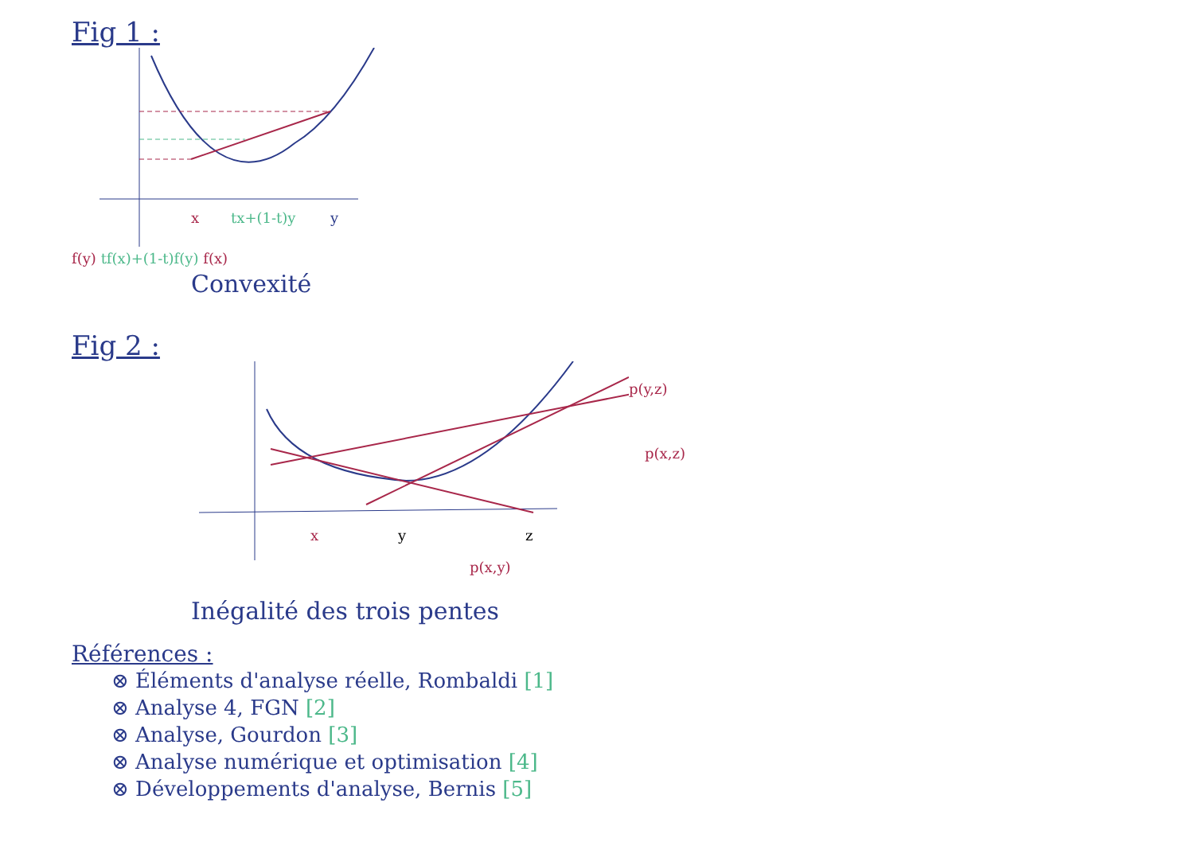Fig 1 :
x
tx+(1-t)y
y
f(y) tf(x)+(1-t)f(y) f(x)
Convexité
Fig 2 :
x
y
z
p(x,y)
p(y,z)
p(x,z)
Inégalité des trois pentes
Références :
⊗ Éléments d'analyse réelle, Rombaldi [1]
⊗ Analyse 4, FGN [2]
⊗ Analyse, Gourdon [3]
⊗ Analyse numérique et optimisation [4]
⊗ Développements d'analyse, Bernis [5]